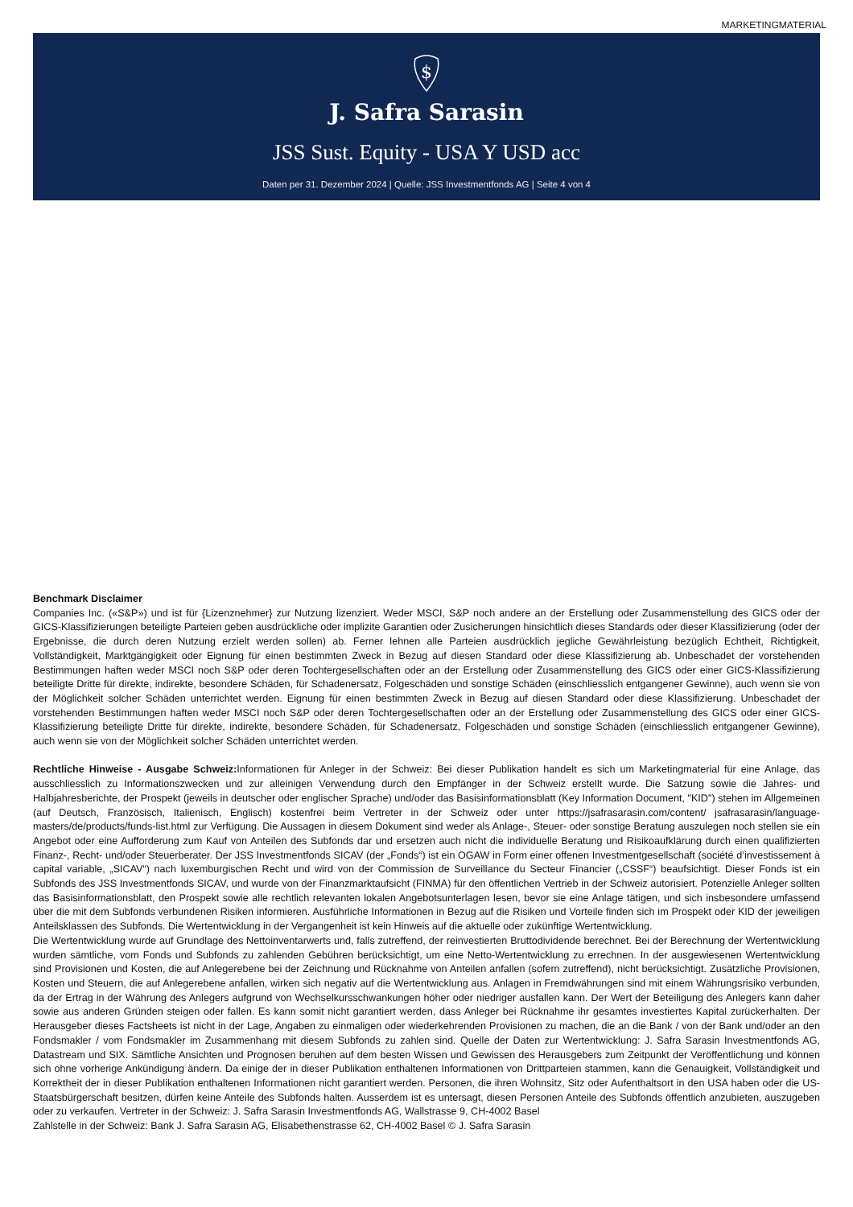MARKETINGMATERIAL
$
J. Safra Sarasin
JSS Sust. Equity - USA Y USD acc
Daten per 31. Dezember 2024 | Quelle: JSS Investmentfonds AG | Seite 4 von 4
Benchmark Disclaimer
Companies Inc. («S&P») und ist für {Lizenznehmer} zur Nutzung lizenziert. Weder MSCI, S&P noch andere an der Erstellung oder Zusammenstellung des GICS oder der GICS-Klassifizierungen beteiligte Parteien geben ausdrückliche oder implizite Garantien oder Zusicherungen hinsichtlich dieses Standards oder dieser Klassifizierung (oder der Ergebnisse, die durch deren Nutzung erzielt werden sollen) ab. Ferner lehnen alle Parteien ausdrücklich jegliche Gewährleistung bezüglich Echtheit, Richtigkeit, Vollständigkeit, Marktgängigkeit oder Eignung für einen bestimmten Zweck in Bezug auf diesen Standard oder diese Klassifizierung ab. Unbeschadet der vorstehenden Bestimmungen haften weder MSCI noch S&P oder deren Tochtergesellschaften oder an der Erstellung oder Zusammenstellung des GICS oder einer GICS-Klassifizierung beteiligte Dritte für direkte, indirekte, besondere Schäden, für Schadenersatz, Folgeschäden und sonstige Schäden (einschliesslich entgangener Gewinne), auch wenn sie von der Möglichkeit solcher Schäden unterrichtet werden. Eignung für einen bestimmten Zweck in Bezug auf diesen Standard oder diese Klassifizierung. Unbeschadet der vorstehenden Bestimmungen haften weder MSCI noch S&P oder deren Tochtergesellschaften oder an der Erstellung oder Zusammenstellung des GICS oder einer GICS-Klassifizierung beteiligte Dritte für direkte, indirekte, besondere Schäden, für Schadenersatz, Folgeschäden und sonstige Schäden (einschliesslich entgangener Gewinne), auch wenn sie von der Möglichkeit solcher Schäden unterrichtet werden.
Rechtliche Hinweise - Ausgabe Schweiz: Informationen für Anleger in der Schweiz: Bei dieser Publikation handelt es sich um Marketingmaterial für eine Anlage, das ausschliesslich zu Informationszwecken und zur alleinigen Verwendung durch den Empfänger in der Schweiz erstellt wurde. Die Satzung sowie die Jahres- und Halbjahresberichte, der Prospekt (jeweils in deutscher oder englischer Sprache) und/oder das Basisinformationsblatt (Key Information Document, "KID") stehen im Allgemeinen (auf Deutsch, Französisch, Italienisch, Englisch) kostenfrei beim Vertreter in der Schweiz oder unter https://jsafrasarasin.com/content/ jsafrasarasin/language-masters/de/products/funds-list.html zur Verfügung. Die Aussagen in diesem Dokument sind weder als Anlage-, Steuer- oder sonstige Beratung auszulegen noch stellen sie ein Angebot oder eine Aufforderung zum Kauf von Anteilen des Subfonds dar und ersetzen auch nicht die individuelle Beratung und Risikoaufklärung durch einen qualifizierten Finanz-, Recht- und/oder Steuerberater. Der JSS Investmentfonds SICAV (der „Fonds“) ist ein OGAW in Form einer offenen Investmentgesellschaft (société d’investissement à capital variable, „SICAV“) nach luxemburgischen Recht und wird von der Commission de Surveillance du Secteur Financier („CSSF“) beaufsichtigt. Dieser Fonds ist ein Subfonds des JSS Investmentfonds SICAV, und wurde von der Finanzmarktaufsicht (FINMA) für den öffentlichen Vertrieb in der Schweiz autorisiert. Potenzielle Anleger sollten das Basisinformationsblatt, den Prospekt sowie alle rechtlich relevanten lokalen Angebotsunterlagen lesen, bevor sie eine Anlage tätigen, und sich insbesondere umfassend über die mit dem Subfonds verbundenen Risiken informieren. Ausführliche Informationen in Bezug auf die Risiken und Vorteile finden sich im Prospekt oder KID der jeweiligen Anteilsklassen des Subfonds. Die Wertentwicklung in der Vergangenheit ist kein Hinweis auf die aktuelle oder zukünftige Wertentwicklung.
Die Wertentwicklung wurde auf Grundlage des Nettoinventarwerts und, falls zutreffend, der reinvestierten Bruttodividende berechnet. Bei der Berechnung der Wertentwicklung wurden sämtliche, vom Fonds und Subfonds zu zahlenden Gebühren berücksichtigt, um eine Netto-Wertentwicklung zu errechnen. In der ausgewiesenen Wertentwicklung sind Provisionen und Kosten, die auf Anlegerebene bei der Zeichnung und Rücknahme von Anteilen anfallen (sofern zutreffend), nicht berücksichtigt. Zusätzliche Provisionen, Kosten und Steuern, die auf Anlegerebene anfallen, wirken sich negativ auf die Wertentwicklung aus. Anlagen in Fremdwährungen sind mit einem Währungsrisiko verbunden, da der Ertrag in der Währung des Anlegers aufgrund von Wechselkursschwankungen höher oder niedriger ausfallen kann. Der Wert der Beteiligung des Anlegers kann daher sowie aus anderen Gründen steigen oder fallen. Es kann somit nicht garantiert werden, dass Anleger bei Rücknahme ihr gesamtes investiertes Kapital zurückerhalten. Der Herausgeber dieses Factsheets ist nicht in der Lage, Angaben zu einmaligen oder wiederkehrenden Provisionen zu machen, die an die Bank / von der Bank und/oder an den Fondsmakler / vom Fondsmakler im Zusammenhang mit diesem Subfonds zu zahlen sind. Quelle der Daten zur Wertentwicklung: J. Safra Sarasin Investmentfonds AG, Datastream und SIX. Sämtliche Ansichten und Prognosen beruhen auf dem besten Wissen und Gewissen des Herausgebers zum Zeitpunkt der Veröffentlichung und können sich ohne vorherige Ankündigung ändern. Da einige der in dieser Publikation enthaltenen Informationen von Drittparteien stammen, kann die Genauigkeit, Vollständigkeit und Korrektheit der in dieser Publikation enthaltenen Informationen nicht garantiert werden. Personen, die ihren Wohnsitz, Sitz oder Aufenthaltsort in den USA haben oder die US-Staatsbürgerschaft besitzen, dürfen keine Anteile des Subfonds halten. Ausserdem ist es untersagt, diesen Personen Anteile des Subfonds öffentlich anzubieten, auszugeben oder zu verkaufen. Vertreter in der Schweiz: J. Safra Sarasin Investmentfonds AG, Wallstrasse 9, CH-4002 Basel
Zahlstelle in der Schweiz: Bank J. Safra Sarasin AG, Elisabethenstrasse 62, CH-4002 Basel © J. Safra Sarasin